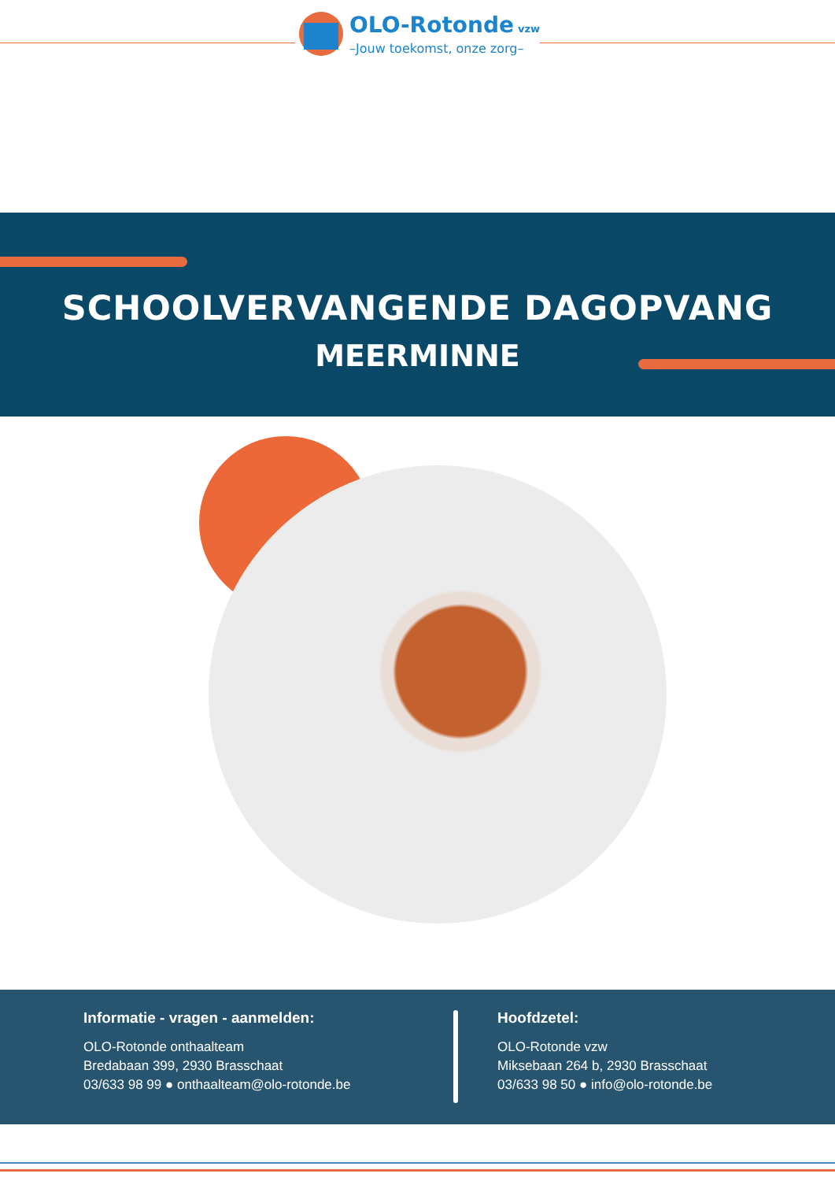OLO-Rotonde vzw
–Jouw toekomst, onze zorg–
SCHOOLVERVANGENDE DAGOPVANG
MEERMINNE
Informatie - vragen - aanmelden:
OLO-Rotonde onthaalteam
Bredabaan 399, 2930 Brasschaat
03/633 98 99 ● onthaalteam@olo-rotonde.be
Hoofdzetel:
OLO-Rotonde vzw
Miksebaan 264 b, 2930 Brasschaat
03/633 98 50 ● info@olo-rotonde.be